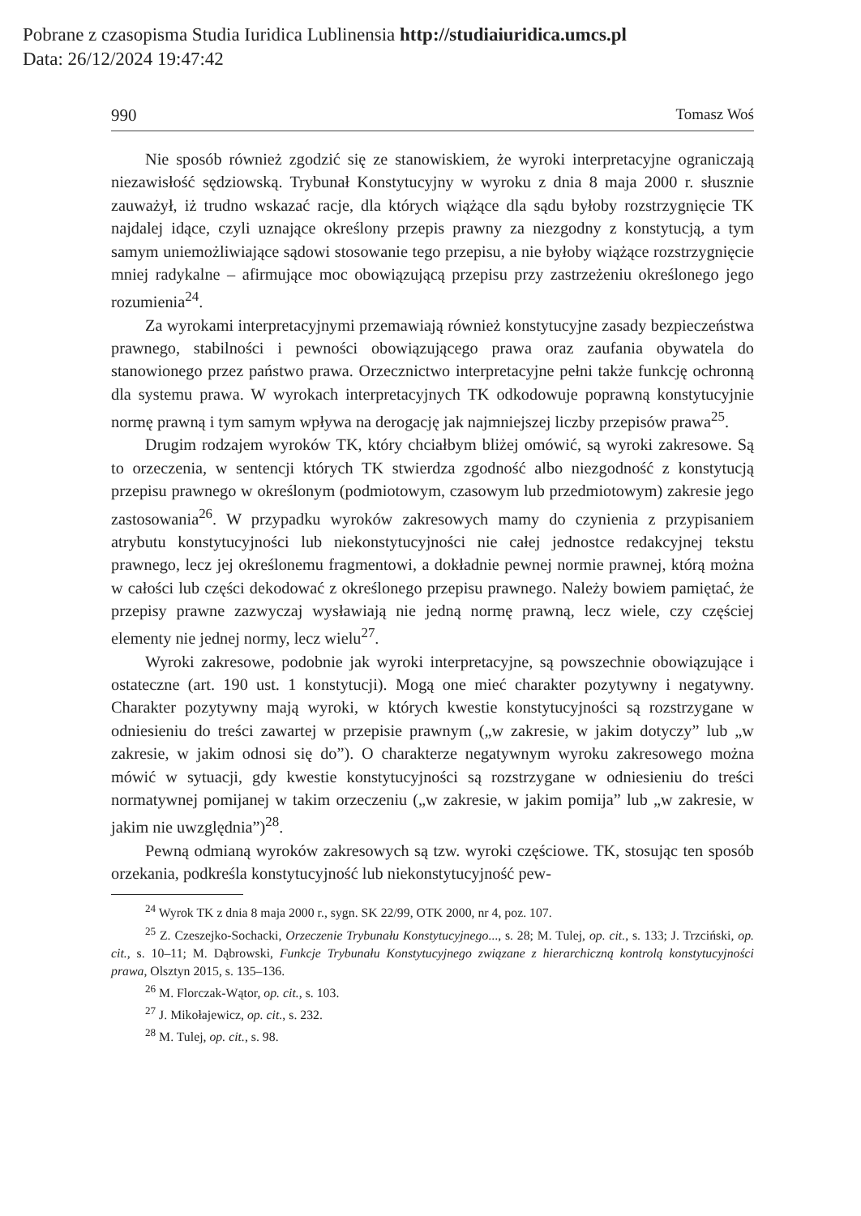Pobrane z czasopisma Studia Iuridica Lublinensia http://studiaiuridica.umcs.pl
Data: 26/12/2024 19:47:42
990 Tomasz Woś
Nie sposób również zgodzić się ze stanowiskiem, że wyroki interpretacyjne ograniczają niezawisłość sędziowską. Trybunał Konstytucyjny w wyroku z dnia 8 maja 2000 r. słusznie zauważył, iż trudno wskazać racje, dla których wiążące dla sądu byłoby rozstrzygnięcie TK najdalej idące, czyli uznające określony przepis prawny za niezgodny z konstytucją, a tym samym uniemożliwiające sądowi stosowanie tego przepisu, a nie byłoby wiążące rozstrzygnięcie mniej radykalne – afirmujące moc obowiązującą przepisu przy zastrzeżeniu określonego jego rozumienia<sup>24</sup>.
Za wyrokami interpretacyjnymi przemawiają również konstytucyjne zasady bezpieczeństwa prawnego, stabilności i pewności obowiązującego prawa oraz zaufania obywatela do stanowionego przez państwo prawa. Orzecznictwo interpretacyjne pełni także funkcję ochronną dla systemu prawa. W wyrokach interpretacyjnych TK odkodowuje poprawną konstytucyjnie normę prawną i tym samym wpływa na derogację jak najmniejszej liczby przepisów prawa<sup>25</sup>.
Drugim rodzajem wyroków TK, który chciałbym bliżej omówić, są wyroki zakresowe. Są to orzeczenia, w sentencji których TK stwierdza zgodność albo niezgodność z konstytucją przepisu prawnego w określonym (podmiotowym, czasowym lub przedmiotowym) zakresie jego zastosowania<sup>26</sup>. W przypadku wyroków zakresowych mamy do czynienia z przypisaniem atrybutu konstytucyjności lub niekonstytucyjności nie całej jednostce redakcyjnej tekstu prawnego, lecz jej określonemu fragmentowi, a dokładnie pewnej normie prawnej, którą można w całości lub części dekodować z określonego przepisu prawnego. Należy bowiem pamiętać, że przepisy prawne zazwyczaj wysławiają nie jedną normę prawną, lecz wiele, czy częściej elementy nie jednej normy, lecz wielu<sup>27</sup>.
Wyroki zakresowe, podobnie jak wyroki interpretacyjne, są powszechnie obowiązujące i ostateczne (art. 190 ust. 1 konstytucji). Mogą one mieć charakter pozytywny i negatywny. Charakter pozytywny mają wyroki, w których kwestie konstytucyjności są rozstrzygane w odniesieniu do treści zawartej w przepisie prawnym („w zakresie, w jakim dotyczy” lub „w zakresie, w jakim odnosi się do”). O charakterze negatywnym wyroku zakresowego można mówić w sytuacji, gdy kwestie konstytucyjności są rozstrzygane w odniesieniu do treści normatywnej pomijanej w takim orzeczeniu („w zakresie, w jakim pomija” lub „w zakresie, w jakim nie uwzględnia”)<sup>28</sup>.
Pewną odmianą wyroków zakresowych są tzw. wyroki częściowe. TK, stosując ten sposób orzekania, podkreśla konstytucyjność lub niekonstytucyjność pew-
<sup>24</sup> Wyrok TK z dnia 8 maja 2000 r., sygn. SK 22/99, OTK 2000, nr 4, poz. 107.
<sup>25</sup> Z. Czeszejko-Sochacki, Orzeczenie Trybunału Konstytucyjnego..., s. 28; M. Tulej, op. cit., s. 133; J. Trzciński, op. cit., s. 10–11; M. Dąbrowski, Funkcje Trybunału Konstytucyjnego związane z hierarchiczną kontrolą konstytucyjności prawa, Olsztyn 2015, s. 135–136.
<sup>26</sup> M. Florczak-Wątor, op. cit., s. 103.
<sup>27</sup> J. Mikołajewicz, op. cit., s. 232.
<sup>28</sup> M. Tulej, op. cit., s. 98.